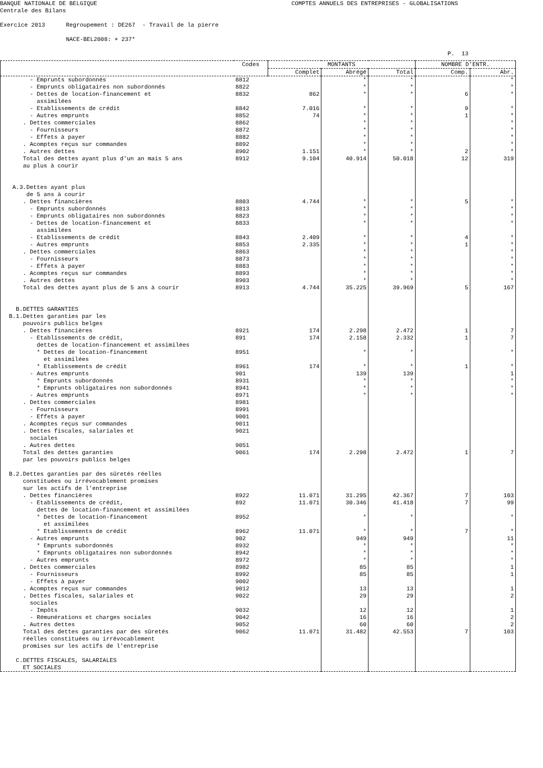BANQUE NATIONALE DE BELGIQUE COMPTES ANNUELS DES ENTREPRISES - GLOBALISATIONS Centrale des Bilans Exercice 2013 Regroupement : DE267 - Travail de la pierre NACE-BEL2008: + 237* P. 13
| | Codes | MONTANTS | | | NOMBRE D'ENTR. | |
| --- | --- | --- | --- | --- | --- | --- |
| | | Complet | Abrégé | Total | Comp. | Abr. |
| - Emprunts subordonnés | 8812 | | * | * | | * |
| - Emprunts obligataires non subordonnés | 8822 | | * | * | | * |
| - Dettes de location-financement et assimilées | 8832 | 862 | * | * | 6 | * |
| - Etablissements de crédit | 8842 | 7.016 | * | * | 9 | * |
| - Autres emprunts | 8852 | 74 | * | * | 1 | * |
| . Dettes commerciales | 8862 | | * | * | | * |
| - Fournisseurs | 8872 | | * | * | | * |
| - Effets à payer | 8882 | | * | * | | * |
| . Acomptes reçus sur commandes | 8892 | | * | * | | * |
| . Autres dettes | 8902 | 1.151 | * | * | 2 | * |
| Total des dettes ayant plus d'un an mais 5 ans au plus à courir | 8912 | 9.104 | 40.914 | 50.018 | 12 | 319 |
| A.3.Dettes ayant plus de 5 ans à courir | | | | | | |
| . Dettes financières | 8803 | 4.744 | * | * | 5 | * |
| - Emprunts subordonnés | 8813 | | * | * | | * |
| - Emprunts obligataires non subordonnés | 8823 | | * | * | | * |
| - Dettes de location-financement et assimilées | 8833 | | * | * | | * |
| - Etablissements de crédit | 8843 | 2.409 | * | * | 4 | * |
| - Autres emprunts | 8853 | 2.335 | * | * | 1 | * |
| . Dettes commerciales | 8863 | | * | * | | * |
| - Fournisseurs | 8873 | | * | * | | * |
| - Effets à payer | 8883 | | * | * | | * |
| . Acomptes reçus sur commandes | 8893 | | * | * | | * |
| . Autres dettes | 8903 | | * | * | | * |
| Total des dettes ayant plus de 5 ans à courir | 8913 | 4.744 | 35.225 | 39.969 | 5 | 167 |
| B.DETTES GARANTIES B.1.Dettes garanties par les pouvoirs publics belges | | | | | | |
| . Dettes financières | 8921 | 174 | 2.298 | 2.472 | 1 | 7 |
| - Etablissements de crédit, dettes de location-financement et assimilées | 891 | 174 | 2.158 | 2.332 | 1 | 7 |
| * Dettes de location-financement et assimilées | 8951 | | * | * | | * |
| * Etablissements de crédit | 8961 | 174 | * | * | 1 | * |
| - Autres emprunts | 901 | | 139 | 139 | | 1 |
| * Emprunts subordonnés | 8931 | | * | * | | * |
| * Emprunts obligataires non subordonnés | 8941 | | * | * | | * |
| - Autres emprunts | 8971 | | * | * | | * |
| . Dettes commerciales | 8981 | | | | | |
| - Fournisseurs | 8991 | | | | | |
| - Effets à payer | 9001 | | | | | |
| . Acomptes reçus sur commandes | 9011 | | | | | |
| . Dettes fiscales, salariales et sociales | 9021 | | | | | |
| . Autres dettes | 9051 | | | | | |
| Total des dettes garanties par les pouvoirs publics belges | 9061 | 174 | 2.298 | 2.472 | 1 | 7 |
| B.2.Dettes garanties par des sûretés réelles constituées ou irrévocablement promises sur les actifs de l'entreprise | | | | | | |
| . Dettes financières | 8922 | 11.071 | 31.295 | 42.367 | 7 | 103 |
| - Etablissements de crédit, dettes de location-financement et assimilées | 892 | 11.071 | 30.346 | 41.418 | 7 | 99 |
| * Dettes de location-financement et assimilées | 8952 | | * | * | | * |
| * Etablissements de crédit | 8962 | 11.071 | * | * | 7 | * |
| - Autres emprunts | 902 | | 949 | 949 | | 11 |
| * Emprunts subordonnés | 8932 | | * | * | | * |
| * Emprunts obligataires non subordonnés | 8942 | | * | * | | * |
| - Autres emprunts | 8972 | | * | * | | * |
| . Dettes commerciales | 8982 | | 85 | 85 | | 1 |
| - Fournisseurs | 8992 | | 85 | 85 | | 1 |
| - Effets à payer | 9002 | | | | | |
| . Acomptes reçus sur commandes | 9012 | | 13 | 13 | | 1 |
| . Dettes fiscales, salariales et sociales | 9022 | | 29 | 29 | | 2 |
| - Impôts | 9032 | | 12 | 12 | | 1 |
| - Rémunérations et charges sociales | 9042 | | 16 | 16 | | 2 |
| . Autres dettes | 9052 | | 60 | 60 | | 2 |
| Total des dettes garanties par des sûretés réelles constituées ou irrévocablement promises sur les actifs de l'entreprise | 9062 | 11.071 | 31.482 | 42.553 | 7 | 103 |
| C.DETTES FISCALES, SALARIALES ET SOCIALES | | | | | | |